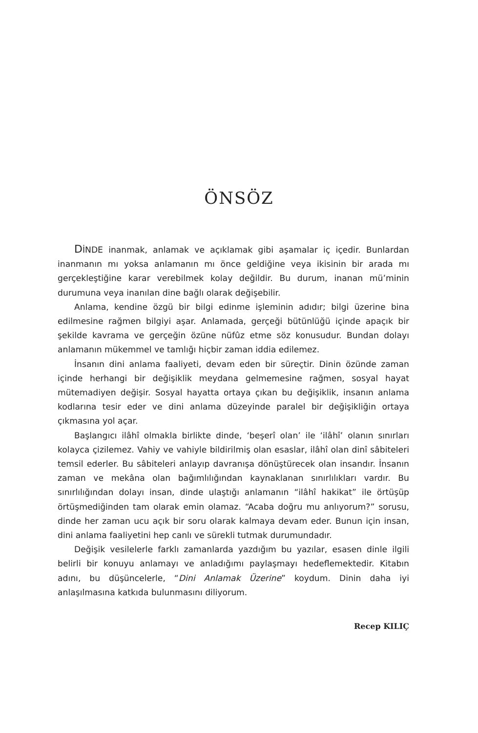ÖNSÖZ
DİNDE inanmak, anlamak ve açıklamak gibi aşamalar iç içedir. Bunlardan inanmanın mı yoksa anlamanın mı önce geldiğine veya ikisinin bir arada mı gerçekleştiğine karar verebilmek kolay değildir. Bu durum, inanan mü’minin durumuna veya inanılan dine bağlı olarak değişebilir.
Anlama, kendine özgü bir bilgi edinme işleminin adıdır; bilgi üzerine bina edilmesine rağmen bilgiyi aşar. Anlamada, gerçeği bütünlüğü içinde apaçık bir şekilde kavrama ve gerçeğin özüne nüfûz etme söz konusudur. Bundan dolayı anlamanın mükemmel ve tamlığı hiçbir zaman iddia edilemez.
İnsanın dini anlama faaliyeti, devam eden bir süreçtir. Dinin özünde zaman içinde herhangi bir değişiklik meydana gelmemesine rağmen, sosyal hayat mütemadiyen değişir. Sosyal hayatta ortaya çıkan bu değişiklik, insanın anlama kodlarına tesir eder ve dini anlama düzeyinde paralel bir değişikliğin ortaya çıkmasına yol açar.
Başlangıcı ilâhî olmakla birlikte dinde, ‘beşerî olan’ ile ‘ilâhî’ olanın sınırları kolayca çizilemez. Vahiy ve vahiyle bildirilmiş olan esaslar, ilâhî olan dinî sâbiteleri temsil ederler. Bu sâbiteleri anlayıp davranışa dönüştürecek olan insandır. İnsanın zaman ve mekâna olan bağımlılığından kaynaklanan sınırlılıkları vardır. Bu sınırlılığından dolayı insan, dinde ulaştığı anlamanın “ilâhî hakikat” ile örtüşüp örtüşmediğinden tam olarak emin olamaz. “Acaba doğru mu anlıyorum?” sorusu, dinde her zaman ucu açık bir soru olarak kalmaya devam eder. Bunun için insan, dini anlama faaliyetini hep canlı ve sürekli tutmak durumundadır.
Değişik vesilelerle farklı zamanlarda yazdığım bu yazılar, esasen dinle ilgili belirli bir konuyu anlamayı ve anladığımı paylaşmayı hedeflemektedir. Kitabın adını, bu düşüncelerle, “Dini Anlamak Üzerine” koydum. Dinin daha iyi anlaşılmasına katkıda bulunmasını diliyorum.
Recep KILIÇ